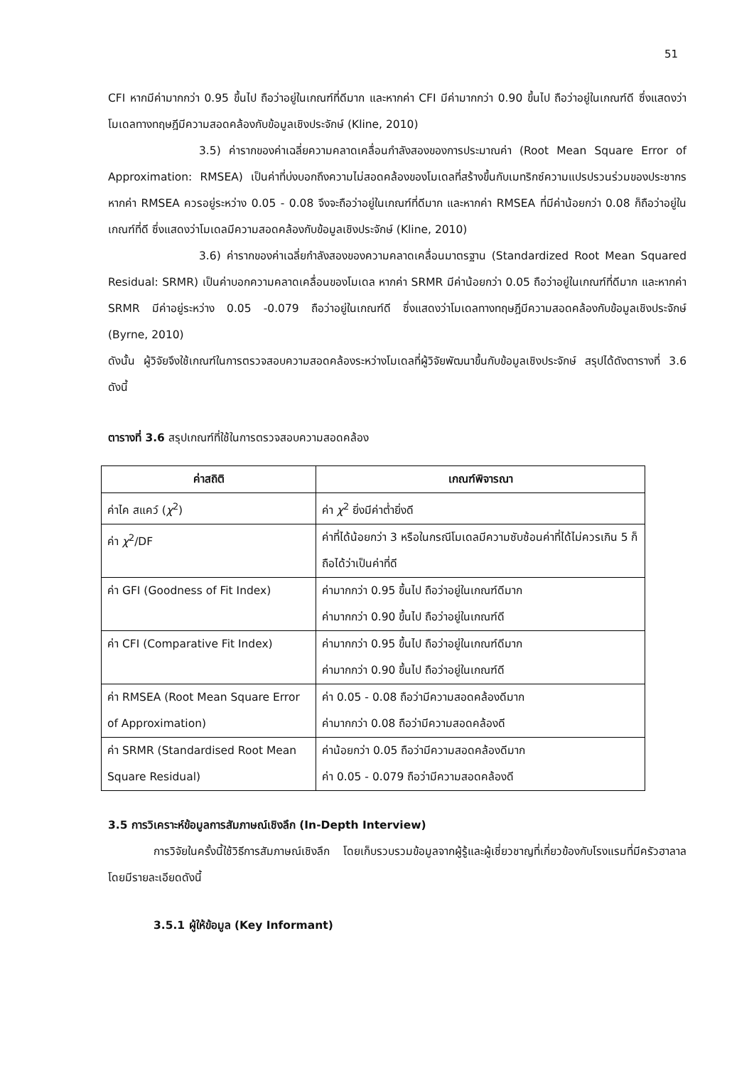51
CFI หากมีค่ามากกว่า 0.95 ขึ้นไป ถือว่าอยู่ในเกณฑ์ที่ดีมาก และหากค่า CFI มีค่ามากกว่า 0.90 ขึ้นไป ถือว่าอยู่ในเกณฑ์ดี ซึ่งแสดงว่าโมเดลทางทฤษฎีมีความสอดคล้องกับข้อมูลเชิงประจักษ์ (Kline, 2010)
3.5) ค่ารากของค่าเฉลี่ยความคลาดเคลื่อนกำลังสองของการประมาณค่า (Root Mean Square Error of Approximation: RMSEA) เป็นค่าที่บ่งบอกถึงความไม่สอดคล้องของโมเดลที่สร้างขึ้นกับเมทริกซ์ความแปรปรวนร่วมของประชากร หากค่า RMSEA ควรอยู่ระหว่าง 0.05 - 0.08 จึงจะถือว่าอยู่ในเกณฑ์ที่ดีมาก และหากค่า RMSEA ที่มีค่าน้อยกว่า 0.08 ก็ถือว่าอยู่ในเกณฑ์ที่ดี ซึ่งแสดงว่าโมเดลมีความสอดคล้องกับข้อมูลเชิงประจักษ์ (Kline, 2010)
3.6) ค่ารากของค่าเฉลี่ยกำลังสองของความคลาดเคลื่อนมาตรฐาน (Standardized Root Mean Squared Residual: SRMR) เป็นค่าบอกความคลาดเคลื่อนของโมเดล หากค่า SRMR มีค่าน้อยกว่า 0.05 ถือว่าอยู่ในเกณฑ์ที่ดีมาก และหากค่า SRMR มีค่าอยู่ระหว่าง 0.05 -0.079 ถือว่าอยู่ในเกณฑ์ดี ซึ่งแสดงว่าโมเดลทางทฤษฎีมีความสอดคล้องกับข้อมูลเชิงประจักษ์ (Byrne, 2010)
ดังนั้น ผู้วิจัยจึงใช้เกณฑ์ในการตรวจสอบความสอดคล้องระหว่างโมเดลที่ผู้วิจัยพัฒนาขึ้นกับข้อมูลเชิงประจักษ์ สรุปได้ดังตารางที่ 3.6 ดังนี้
ตารางที่ 3.6 สรุปเกณฑ์ที่ใช้ในการตรวจสอบความสอดคล้อง
| ค่าสถิติ | เกณฑ์พิจารณา |
| --- | --- |
| ค่าไค สแคว์ ( χ<sup>2</sup>) | ค่า χ<sup>2</sup> ยิ่งมีค่าต่ำยิ่งดี |
| ค่า χ<sup>2</sup>/DF | ค่าที่ได้น้อยกว่า 3 หรือในกรณีโมเดลมีความซับซ้อนค่าที่ได้ไม่ควรเกิน 5 ก็ถือได้ว่าเป็นค่าที่ดี |
| ค่า GFI (Goodness of Fit Index) | ค่ามากกว่า 0.95 ขึ้นไป ถือว่าอยู่ในเกณฑ์ดีมาก ค่ามากกว่า 0.90 ขึ้นไป ถือว่าอยู่ในเกณฑ์ดี |
| ค่า CFI (Comparative Fit Index) | ค่ามากกว่า 0.95 ขึ้นไป ถือว่าอยู่ในเกณฑ์ดีมาก ค่ามากกว่า 0.90 ขึ้นไป ถือว่าอยู่ในเกณฑ์ดี |
| ค่า RMSEA (Root Mean Square Error of Approximation) | ค่า 0.05 - 0.08 ถือว่ามีความสอดคล้องดีมาก ค่ามากกว่า 0.08 ถือว่ามีความสอดคล้องดี |
| ค่า SRMR (Standardised Root Mean Square Residual) | ค่าน้อยกว่า 0.05 ถือว่ามีความสอดคล้องดีมาก ค่า 0.05 - 0.079 ถือว่ามีความสอดคล้องดี |
3.5 การวิเคราะห์ข้อมูลการสัมภาษณ์เชิงลึก (In-Depth Interview)
การวิจัยในครั้งนี้ใช้วิธีการสัมภาษณ์เชิงลึก โดยเก็บรวบรวมข้อมูลจากผู้รู้และผู้เชี่ยวชาญที่เกี่ยวข้องกับโรงแรมที่มีครัวฮาลาล โดยมีรายละเอียดดังนี้
3.5.1 ผู้ให้ข้อมูล (Key Informant)